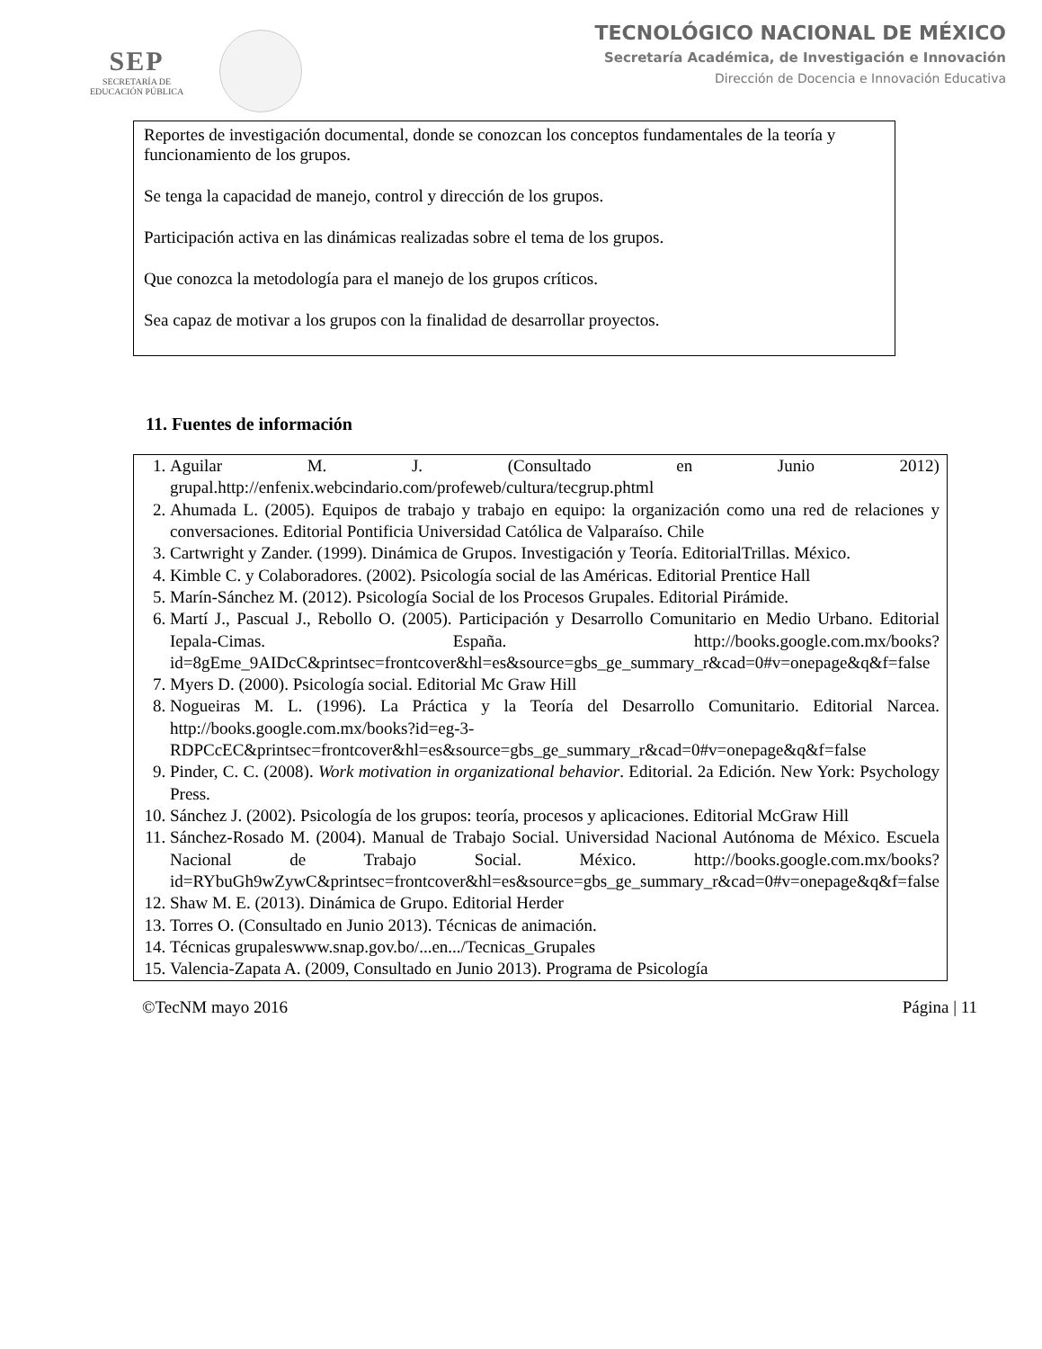SEP
SECRETARÍA DE
EDUCACIÓN PÚBLICA
TECNOLÓGICO NACIONAL DE MÉXICO
Secretaría Académica, de Investigación e Innovación
Dirección de Docencia e Innovación Educativa
| Reportes de investigación documental, donde se conozcan los conceptos fundamentales de la teoría y funcionamiento de los grupos. Se tenga la capacidad de manejo, control y dirección de los grupos. Participación activa en las dinámicas realizadas sobre el tema de los grupos. Que conozca la metodología para el manejo de los grupos críticos. Sea capaz de motivar a los grupos con la finalidad de desarrollar proyectos. |
11. Fuentes de información
| 1. Aguilar M. J. (Consultado en Junio 2012) grupal.http://enfenix.webcindario.com/profeweb/cultura/tecgrup.phtml 2. Ahumada L. (2005). Equipos de trabajo y trabajo en equipo: la organización como una red de relaciones y conversaciones. Editorial Pontificia Universidad Católica de Valparaíso. Chile 3. Cartwright y Zander. (1999). Dinámica de Grupos. Investigación y Teoría. EditorialTrillas. México. 4. Kimble C. y Colaboradores. (2002). Psicología social de las Américas. Editorial Prentice Hall 5. Marín-Sánchez M. (2012). Psicología Social de los Procesos Grupales. Editorial Pirámide. 6. Martí J., Pascual J., Rebollo O. (2005). Participación y Desarrollo Comunitario en Medio Urbano. Editorial Iepala-Cimas. España. http://books.google.com.mx/books?id=8gEme_9AIDcC&printsec=frontcover&hl=es&source=gbs_ge_summary_r&cad=0#v=onepage&q&f=false 7. Myers D. (2000). Psicología social. Editorial Mc Graw Hill 8. Nogueiras M. L. (1996). La Práctica y la Teoría del Desarrollo Comunitario. Editorial Narcea. http://books.google.com.mx/books?id=eg-3-RDPCcEC&printsec=frontcover&hl=es&source=gbs_ge_summary_r&cad=0#v=onepage&q&f=false 9. Pinder, C. C. (2008). Work motivation in organizational behavior . Editorial. 2a Edición. New York: Psychology Press. 10. Sánchez J. (2002). Psicología de los grupos: teoría, procesos y aplicaciones. Editorial McGraw Hill 11. Sánchez-Rosado M. (2004). Manual de Trabajo Social. Universidad Nacional Autónoma de México. Escuela Nacional de Trabajo Social. México. http://books.google.com.mx/books?id=RYbuGh9wZywC&printsec=frontcover&hl=es&source=gbs_ge_summary_r&cad=0#v=onepage&q&f=false 12. Shaw M. E. (2013). Dinámica de Grupo. Editorial Herder 13. Torres O. (Consultado en Junio 2013). Técnicas de animación. 14. Técnicas grupaleswww.snap.gov.bo/...en.../Tecnicas_Grupales 15. Valencia-Zapata A. (2009, Consultado en Junio 2013). Programa de Psicología |
©TecNM mayo 2016 Página | 11